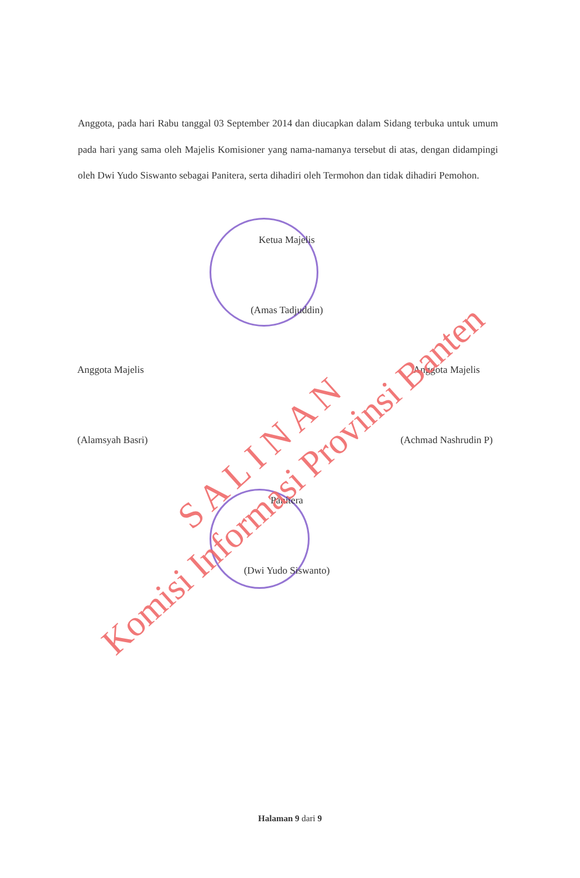Anggota, pada hari Rabu tanggal 03 September 2014 dan diucapkan dalam Sidang terbuka untuk umum pada hari yang sama oleh Majelis Komisioner yang nama-namanya tersebut di atas, dengan didampingi oleh Dwi Yudo Siswanto sebagai Panitera, serta dihadiri oleh Termohon dan tidak dihadiri Pemohon.
Ketua Majelis
(Amas Tadjuddin)
Anggota Majelis
(Alamsyah Basri)
Anggota Majelis
(Achmad Nashrudin P)
Panitera
(Dwi Yudo Siswanto)
Halaman 9 dari 9
S A L I N A N
Komisi Informasi Provinsi Banten